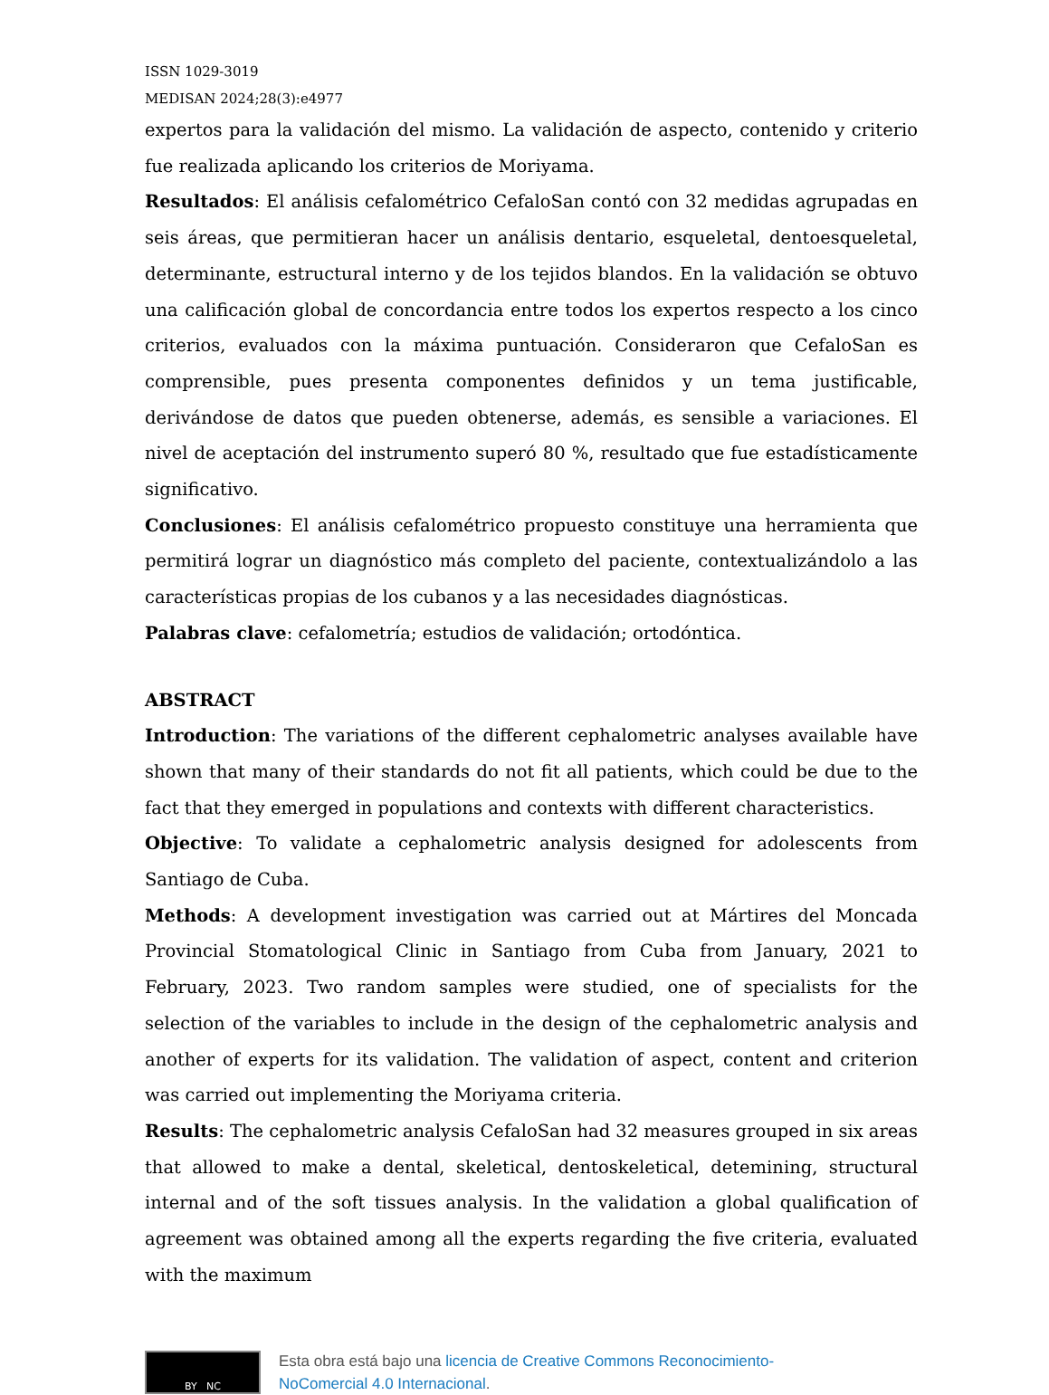ISSN 1029-3019
MEDISAN 2024;28(3):e4977
expertos para la validación del mismo. La validación de aspecto, contenido y criterio fue realizada aplicando los criterios de Moriyama.
Resultados: El análisis cefalométrico CefaloSan contó con 32 medidas agrupadas en seis áreas, que permitieran hacer un análisis dentario, esqueletal, dentoesqueletal, determinante, estructural interno y de los tejidos blandos. En la validación se obtuvo una calificación global de concordancia entre todos los expertos respecto a los cinco criterios, evaluados con la máxima puntuación. Consideraron que CefaloSan es comprensible, pues presenta componentes definidos y un tema justificable, derivándose de datos que pueden obtenerse, además, es sensible a variaciones. El nivel de aceptación del instrumento superó 80 %, resultado que fue estadísticamente significativo.
Conclusiones: El análisis cefalométrico propuesto constituye una herramienta que permitirá lograr un diagnóstico más completo del paciente, contextualizándolo a las características propias de los cubanos y a las necesidades diagnósticas.
Palabras clave: cefalometría; estudios de validación; ortodóntica.
ABSTRACT
Introduction: The variations of the different cephalometric analyses available have shown that many of their standards do not fit all patients, which could be due to the fact that they emerged in populations and contexts with different characteristics.
Objective: To validate a cephalometric analysis designed for adolescents from Santiago de Cuba.
Methods: A development investigation was carried out at Mártires del Moncada Provincial Stomatological Clinic in Santiago from Cuba from January, 2021 to February, 2023. Two random samples were studied, one of specialists for the selection of the variables to include in the design of the cephalometric analysis and another of experts for its validation. The validation of aspect, content and criterion was carried out implementing the Moriyama criteria.
Results: The cephalometric analysis CefaloSan had 32 measures grouped in six areas that allowed to make a dental, skeletical, dentoskeletical, detemining, structural internal and of the soft tissues analysis. In the validation a global qualification of agreement was obtained among all the experts regarding the five criteria, evaluated with the maximum
BY NC
Esta obra está bajo una licencia de Creative Commons Reconocimiento-
NoComercial 4.0 Internacional.